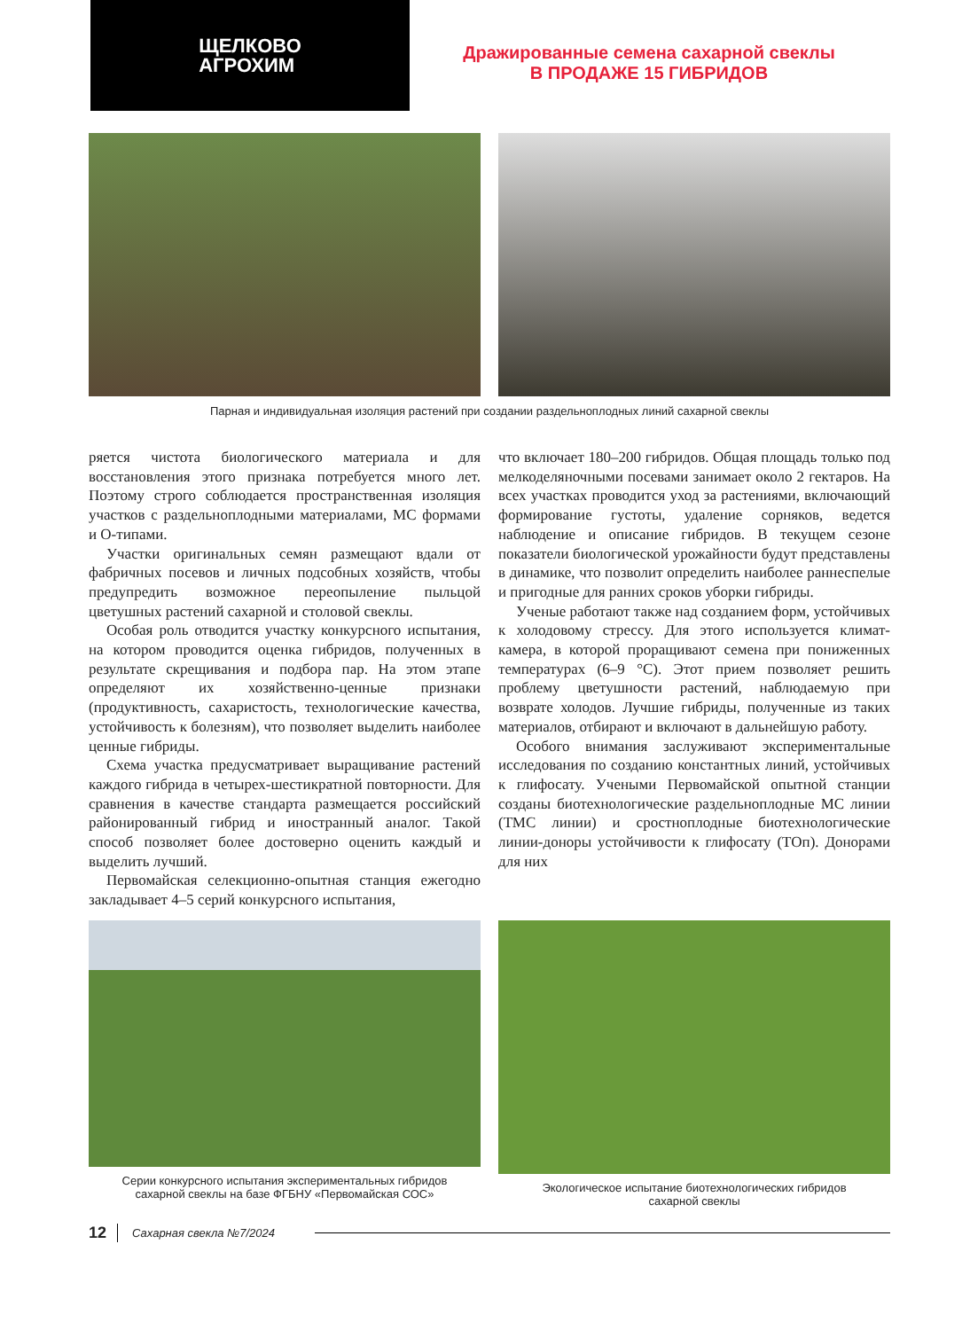ЩЕЛКОВО
АГРОХИМ
Дражированные семена сахарной свеклы
В ПРОДАЖЕ 15 ГИБРИДОВ
Парная и индивидуальная изоляция растений при создании раздельноплодных линий сахарной свеклы
ряется чистота биологического материала и для восстановления этого признака потребуется много лет. Поэтому строго соблюдается пространственная изоляция участков с раздельноплодными материалами, МС формами и О-типами.
Участки оригинальных семян размещают вдали от фабричных посевов и личных подсобных хозяйств, чтобы предупредить возможное переопыление пыльцой цветушных растений сахарной и столовой свеклы.
Особая роль отводится участку конкурсного испытания, на котором проводится оценка гибридов, полученных в результате скрещивания и подбора пар. На этом этапе определяют их хозяйственно-ценные признаки (продуктивность, сахаристость, технологические качества, устойчивость к болезням), что позволяет выделить наиболее ценные гибриды.
Схема участка предусматривает выращивание растений каждого гибрида в четырех-шестикратной повторности. Для сравнения в качестве стандарта размещается российский районированный гибрид и иностранный аналог. Такой способ позволяет более достоверно оценить каждый и выделить лучший.
Первомайская селекционно-опытная станция ежегодно закладывает 4–5 серий конкурсного испытания,
что включает 180–200 гибридов. Общая площадь только под мелкоделяночными посевами занимает около 2 гектаров. На всех участках проводится уход за растениями, включающий формирование густоты, удаление сорняков, ведется наблюдение и описание гибридов. В текущем сезоне показатели биологической урожайности будут представлены в динамике, что позволит определить наиболее раннеспелые и пригодные для ранних сроков уборки гибриды.
Ученые работают также над созданием форм, устойчивых к холодовому стрессу. Для этого используется климат-камера, в которой проращивают семена при пониженных температурах (6–9 °С). Этот прием позволяет решить проблему цветушности растений, наблюдаемую при возврате холодов. Лучшие гибриды, полученные из таких материалов, отбирают и включают в дальнейшую работу.
Особого внимания заслуживают экспериментальные исследования по созданию константных линий, устойчивых к глифосату. Учеными Первомайской опытной станции созданы биотехнологические раздельноплодные МС линии (ТМС линии) и сростноплодные биотехнологические линии-доноры устойчивости к глифосату (ТОп). Донорами для них
Серии конкурсного испытания экспериментальных гибридов
сахарной свеклы на базе ФГБНУ «Первомайская СОС»
Экологическое испытание биотехнологических гибридов
сахарной свеклы
12 Сахарная свекла №7/2024